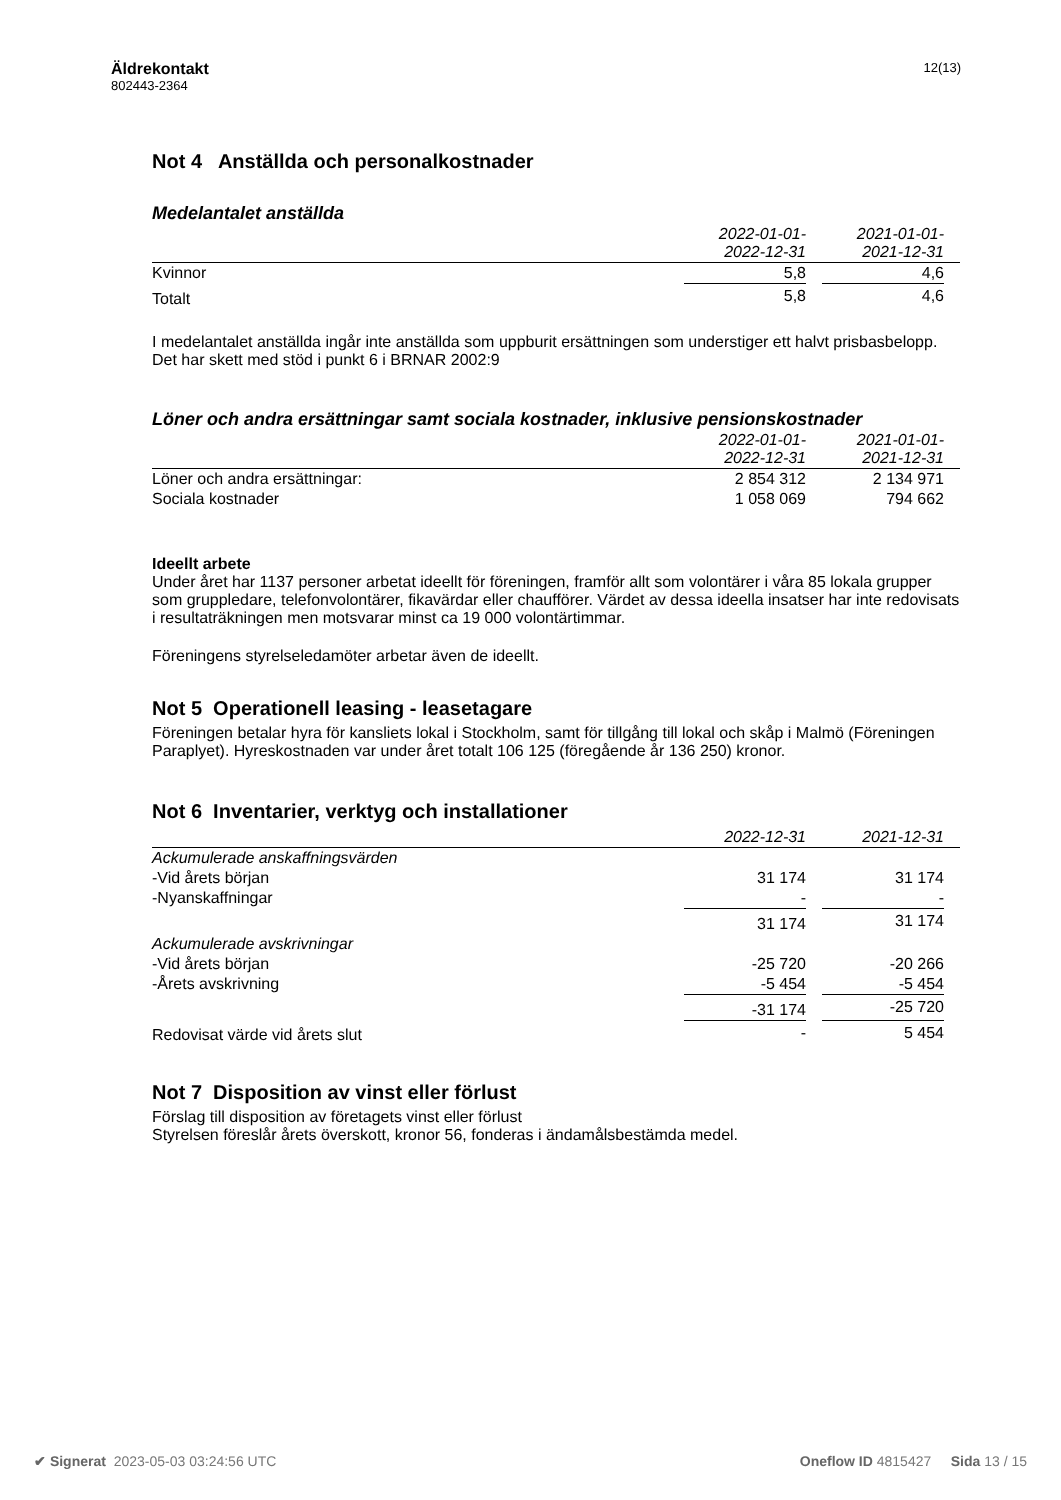Äldrekontakt
802443-2364
12(13)
Not 4 Anställda och personalkostnader
Medelantalet anställda
| | 2022-01-01- 2022-12-31 | | 2021-01-01- 2021-12-31 | |
| --- | --- | --- | --- | --- |
| Kvinnor | 5,8 | | 4,6 | |
| Totalt | 5,8 | | 4,6 | |
I medelantalet anställda ingår inte anställda som uppburit ersättningen som understiger ett halvt prisbasbelopp. Det har skett med stöd i punkt 6 i BRNAR 2002:9
Löner och andra ersättningar samt sociala kostnader, inklusive pensionskostnader
| | 2022-01-01- 2022-12-31 | | 2021-01-01- 2021-12-31 | |
| --- | --- | --- | --- | --- |
| Löner och andra ersättningar: | 2 854 312 | | 2 134 971 | |
| Sociala kostnader | 1 058 069 | | 794 662 | |
Ideellt arbete
Under året har 1137 personer arbetat ideellt för föreningen, framför allt som volontärer i våra 85 lokala grupper som gruppledare, telefonvolontärer, fikavärdar eller chaufförer. Värdet av dessa ideella insatser har inte redovisats i resultaträkningen men motsvarar minst ca 19 000 volontärtimmar.
Föreningens styrelseledamöter arbetar även de ideellt.
Not 5 Operationell leasing - leasetagare
Föreningen betalar hyra för kansliets lokal i Stockholm, samt för tillgång till lokal och skåp i Malmö (Föreningen Paraplyet). Hyreskostnaden var under året totalt 106 125 (föregående år 136 250) kronor.
Not 6 Inventarier, verktyg och installationer
| | 2022-12-31 | | 2021-12-31 | |
| --- | --- | --- | --- | --- |
| Ackumulerade anskaffningsvärden | | | | |
| -Vid årets början | 31 174 | | 31 174 | |
| -Nyanskaffningar | - | | - | |
| | 31 174 | | 31 174 | |
| Ackumulerade avskrivningar | | | | |
| -Vid årets början | -25 720 | | -20 266 | |
| -Årets avskrivning | -5 454 | | -5 454 | |
| | -31 174 | | -25 720 | |
| Redovisat värde vid årets slut | - | | 5 454 | |
Not 7 Disposition av vinst eller förlust
Förslag till disposition av företagets vinst eller förlust
Styrelsen föreslår årets överskott, kronor 56, fonderas i ändamålsbestämda medel.
✔ Signerat 2023-05-03 03:24:56 UTC Oneflow ID 4815427 Sida 13 / 15